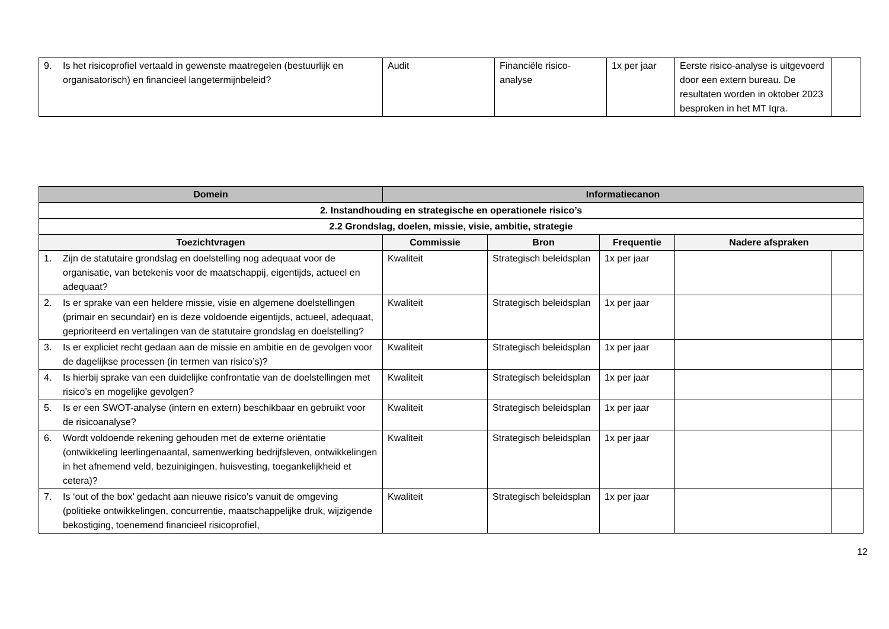| 9. Is het risicoprofiel vertaald in gewenste maatregelen (bestuurlijk en organisatorisch) en financieel langetermijnbeleid? | Audit | Financiële risico-analyse | 1x per jaar | Eerste risico-analyse is uitgevoerd door een extern bureau. De resultaten worden in oktober 2023 besproken in het MT Iqra. | |
| Domein | Informatiecanon | | | | |
| --- | --- | --- | --- | --- | --- |
| 2. Instandhouding en strategische en operationele risico’s | | | | | |
| 2.2 Grondslag, doelen, missie, visie, ambitie, strategie | | | | | |
| Toezichtvragen | Commissie | Bron | Frequentie | Nadere afspraken | |
| 1. Zijn de statutaire grondslag en doelstelling nog adequaat voor de organisatie, van betekenis voor de maatschappij, eigentijds, actueel en adequaat? | Kwaliteit | Strategisch beleidsplan | 1x per jaar | | |
| 2. Is er sprake van een heldere missie, visie en algemene doelstellingen (primair en secundair) en is deze voldoende eigentijds, actueel, adequaat, geprioriteerd en vertalingen van de statutaire grondslag en doelstelling? | Kwaliteit | Strategisch beleidsplan | 1x per jaar | | |
| 3. Is er expliciet recht gedaan aan de missie en ambitie en de gevolgen voor de dagelijkse processen (in termen van risico’s)? | Kwaliteit | Strategisch beleidsplan | 1x per jaar | | |
| 4. Is hierbij sprake van een duidelijke confrontatie van de doelstellingen met risico’s en mogelijke gevolgen? | Kwaliteit | Strategisch beleidsplan | 1x per jaar | | |
| 5. Is er een SWOT-analyse (intern en extern) beschikbaar en gebruikt voor de risicoanalyse? | Kwaliteit | Strategisch beleidsplan | 1x per jaar | | |
| 6. Wordt voldoende rekening gehouden met de externe oriëntatie (ontwikkeling leerlingenaantal, samenwerking bedrijfsleven, ontwikkelingen in het afnemend veld, bezuinigingen, huisvesting, toegankelijkheid et cetera)? | Kwaliteit | Strategisch beleidsplan | 1x per jaar | | |
| 7. Is ‘out of the box’ gedacht aan nieuwe risico’s vanuit de omgeving (politieke ontwikkelingen, concurrentie, maatschappelijke druk, wijzigende bekostiging, toenemend financieel risicoprofiel, | Kwaliteit | Strategisch beleidsplan | 1x per jaar | | |
12